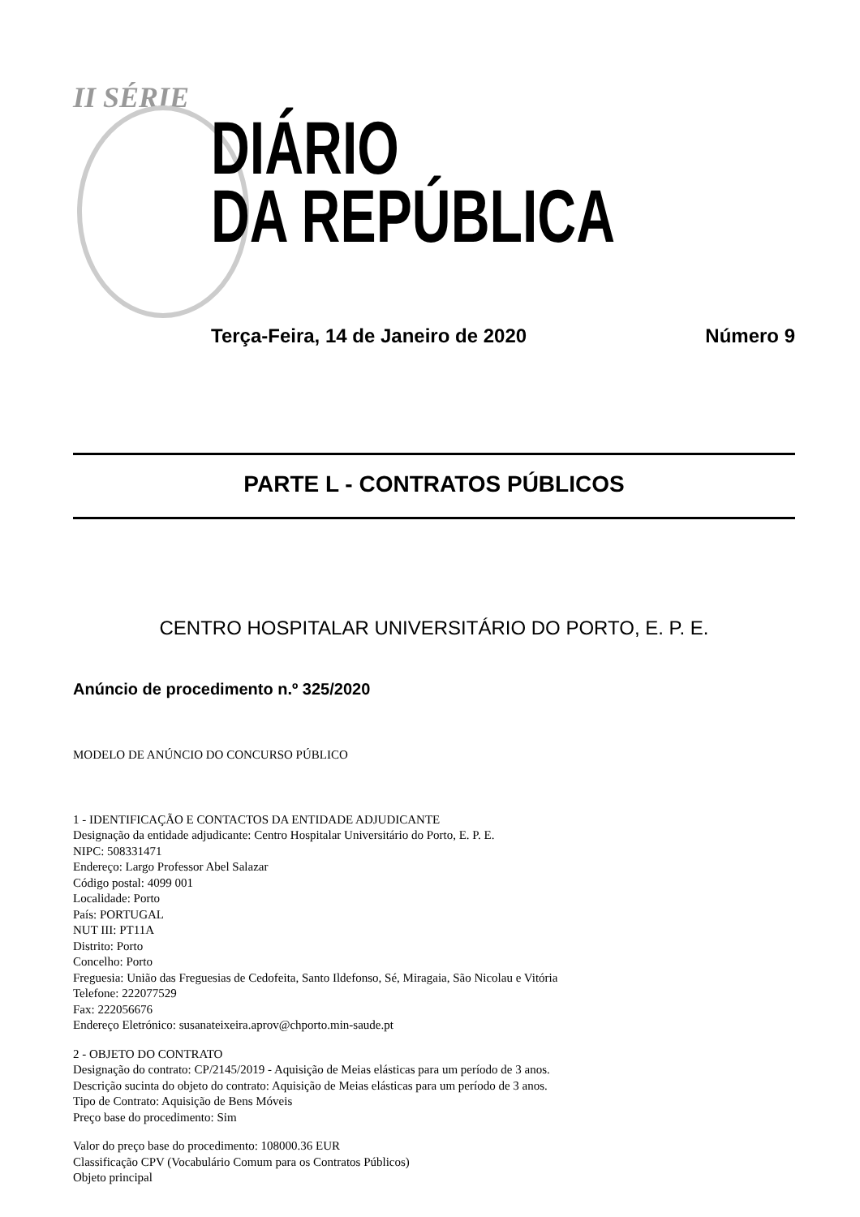II SÉRIE
DIÁRIO
DA REPÚBLICA
Terça-Feira, 14 de Janeiro de 2020 Número 9
PARTE L - CONTRATOS PÚBLICOS
CENTRO HOSPITALAR UNIVERSITÁRIO DO PORTO, E. P. E.
Anúncio de procedimento n.º 325/2020
MODELO DE ANÚNCIO DO CONCURSO PÚBLICO
1 - IDENTIFICAÇÃO E CONTACTOS DA ENTIDADE ADJUDICANTE
Designação da entidade adjudicante: Centro Hospitalar Universitário do Porto, E. P. E.
NIPC: 508331471
Endereço: Largo Professor Abel Salazar
Código postal: 4099 001
Localidade: Porto
País: PORTUGAL
NUT III: PT11A
Distrito: Porto
Concelho: Porto
Freguesia: União das Freguesias de Cedofeita, Santo Ildefonso, Sé, Miragaia, São Nicolau e Vitória
Telefone: 222077529
Fax: 222056676
Endereço Eletrónico: susanateixeira.aprov@chporto.min-saude.pt
2 - OBJETO DO CONTRATO
Designação do contrato: CP/2145/2019 - Aquisição de Meias elásticas para um período de 3 anos.
Descrição sucinta do objeto do contrato: Aquisição de Meias elásticas para um período de 3 anos.
Tipo de Contrato: Aquisição de Bens Móveis
Preço base do procedimento: Sim
Valor do preço base do procedimento: 108000.36 EUR
Classificação CPV (Vocabulário Comum para os Contratos Públicos)
Objeto principal